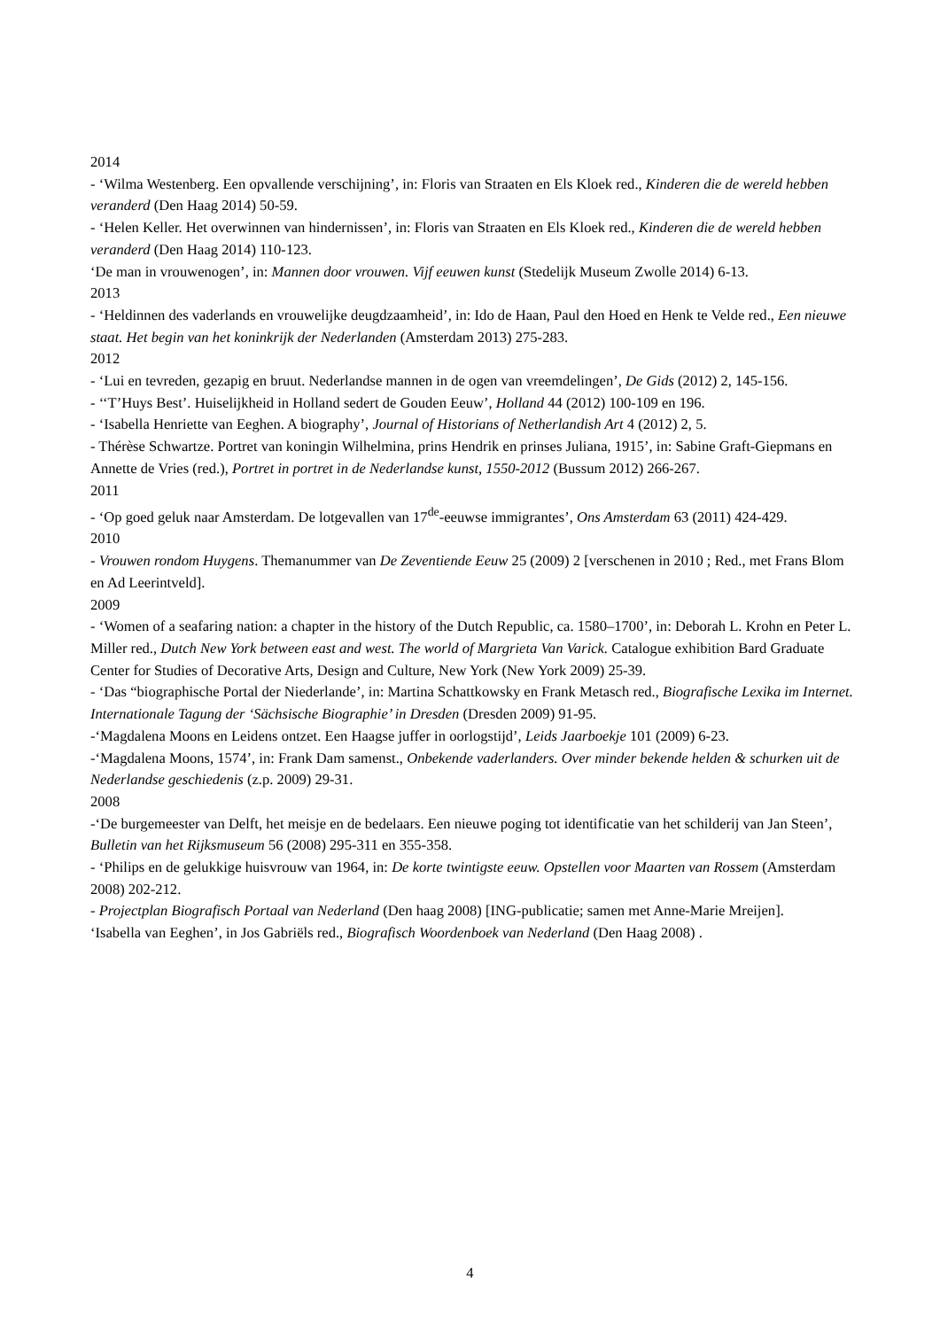2014
- ‘Wilma Westenberg. Een opvallende verschijning’, in: Floris van Straaten en Els Kloek red., Kinderen die de wereld hebben veranderd (Den Haag 2014) 50-59.
- ‘Helen Keller. Het overwinnen van hindernissen’, in: Floris van Straaten en Els Kloek red., Kinderen die de wereld hebben veranderd (Den Haag 2014) 110-123.
‘De man in vrouwenogen’, in: Mannen door vrouwen. Vijf eeuwen kunst (Stedelijk Museum Zwolle 2014) 6-13.
2013
- ‘Heldinnen des vaderlands en vrouwelijke deugdzaamheid’, in: Ido de Haan, Paul den Hoed en Henk te Velde red., Een nieuwe staat. Het begin van het koninkrijk der Nederlanden (Amsterdam 2013) 275-283.
2012
- ‘Lui en tevreden, gezapig en bruut. Nederlandse mannen in de ogen van vreemdelingen’, De Gids (2012) 2, 145-156.
- ‘‘T’Huys Best’. Huiselijkheid in Holland sedert de Gouden Eeuw’, Holland 44 (2012) 100-109 en 196.
- ‘Isabella Henriette van Eeghen. A biography’, Journal of Historians of Netherlandish Art 4 (2012) 2, 5.
- Thérèse Schwartze. Portret van koningin Wilhelmina, prins Hendrik en prinses Juliana, 1915’, in: Sabine Graft-Giepmans en Annette de Vries (red.), Portret in portret in de Nederlandse kunst, 1550-2012 (Bussum 2012) 266-267.
2011
- ‘Op goed geluk naar Amsterdam. De lotgevallen van 17<sup>de</sup>-eeuwse immigrantes’, Ons Amsterdam 63 (2011) 424-429.
2010
- Vrouwen rondom Huygens. Themanummer van De Zeventiende Eeuw 25 (2009) 2 [verschenen in 2010 ; Red., met Frans Blom en Ad Leerintveld].
2009
- ‘Women of a seafaring nation: a chapter in the history of the Dutch Republic, ca. 1580–1700’, in: Deborah L. Krohn en Peter L. Miller red., Dutch New York between east and west. The world of Margrieta Van Varick. Catalogue exhibition Bard Graduate Center for Studies of Decorative Arts, Design and Culture, New York (New York 2009) 25-39.
- ‘Das “biographische Portal der Niederlande’, in: Martina Schattkowsky en Frank Metasch red., Biografische Lexika im Internet. Internationale Tagung der ‘Sächsische Biographie’ in Dresden (Dresden 2009) 91-95.
-‘Magdalena Moons en Leidens ontzet. Een Haagse juffer in oorlogstijd’, Leids Jaarboekje 101 (2009) 6-23.
-‘Magdalena Moons, 1574’, in: Frank Dam samenst., Onbekende vaderlanders. Over minder bekende helden & schurken uit de Nederlandse geschiedenis (z.p. 2009) 29-31.
2008
-‘De burgemeester van Delft, het meisje en de bedelaars. Een nieuwe poging tot identificatie van het schilderij van Jan Steen’, Bulletin van het Rijksmuseum 56 (2008) 295-311 en 355-358.
- ‘Philips en de gelukkige huisvrouw van 1964, in: De korte twintigste eeuw. Opstellen voor Maarten van Rossem (Amsterdam 2008) 202-212.
- Projectplan Biografisch Portaal van Nederland (Den haag 2008) [ING-publicatie; samen met Anne-Marie Mreijen].
‘Isabella van Eeghen’, in Jos Gabriëls red., Biografisch Woordenboek van Nederland (Den Haag 2008) .
4